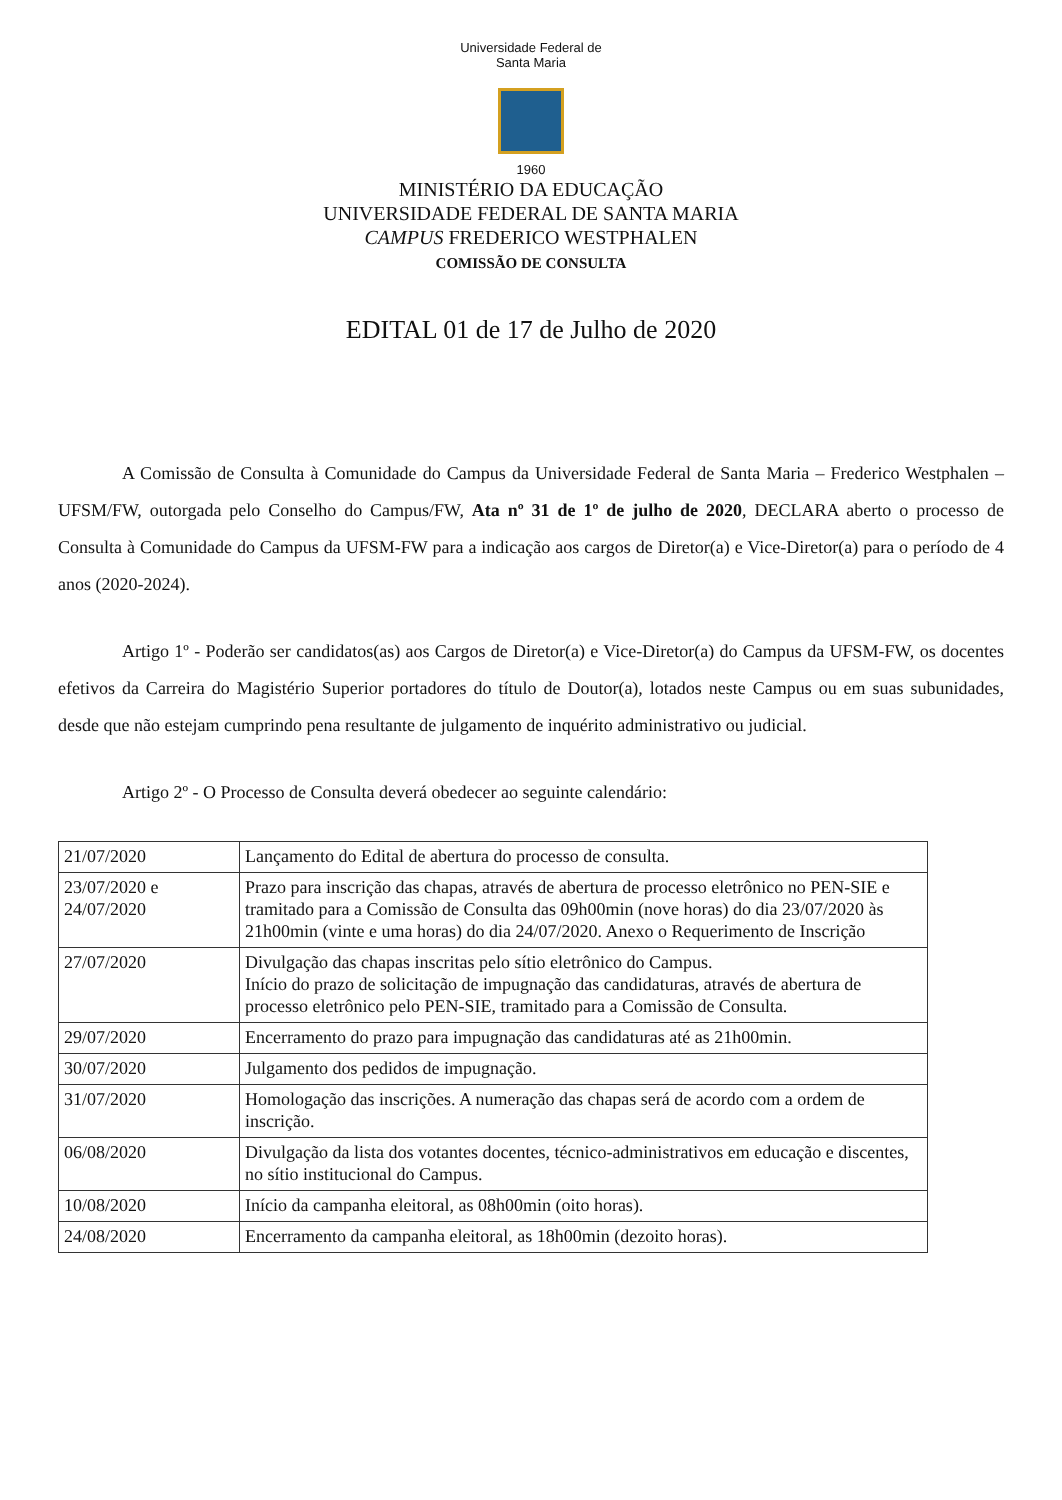Universidade Federal de Santa Maria
1960
MINISTÉRIO DA EDUCAÇÃO
UNIVERSIDADE FEDERAL DE SANTA MARIA
CAMPUS FREDERICO WESTPHALEN
COMISSÃO DE CONSULTA
EDITAL 01 de 17 de Julho de 2020
A Comissão de Consulta à Comunidade do Campus da Universidade Federal de Santa Maria – Frederico Westphalen – UFSM/FW, outorgada pelo Conselho do Campus/FW, Ata nº 31 de 1º de julho de 2020, DECLARA aberto o processo de Consulta à Comunidade do Campus da UFSM-FW para a indicação aos cargos de Diretor(a) e Vice-Diretor(a) para o período de 4 anos (2020-2024).
Artigo 1º - Poderão ser candidatos(as) aos Cargos de Diretor(a) e Vice-Diretor(a) do Campus da UFSM-FW, os docentes efetivos da Carreira do Magistério Superior portadores do título de Doutor(a), lotados neste Campus ou em suas subunidades, desde que não estejam cumprindo pena resultante de julgamento de inquérito administrativo ou judicial.
Artigo 2º - O Processo de Consulta deverá obedecer ao seguinte calendário:
| 21/07/2020 | Lançamento do Edital de abertura do processo de consulta. |
| 23/07/2020 e 24/07/2020 | Prazo para inscrição das chapas, através de abertura de processo eletrônico no PEN-SIE e tramitado para a Comissão de Consulta das 09h00min (nove horas) do dia 23/07/2020 às 21h00min (vinte e uma horas) do dia 24/07/2020. Anexo o Requerimento de Inscrição |
| 27/07/2020 | Divulgação das chapas inscritas pelo sítio eletrônico do Campus. Início do prazo de solicitação de impugnação das candidaturas, através de abertura de processo eletrônico pelo PEN-SIE, tramitado para a Comissão de Consulta. |
| 29/07/2020 | Encerramento do prazo para impugnação das candidaturas até as 21h00min. |
| 30/07/2020 | Julgamento dos pedidos de impugnação. |
| 31/07/2020 | Homologação das inscrições. A numeração das chapas será de acordo com a ordem de inscrição. |
| 06/08/2020 | Divulgação da lista dos votantes docentes, técnico-administrativos em educação e discentes, no sítio institucional do Campus. |
| 10/08/2020 | Início da campanha eleitoral, as 08h00min (oito horas). |
| 24/08/2020 | Encerramento da campanha eleitoral, as 18h00min (dezoito horas). |